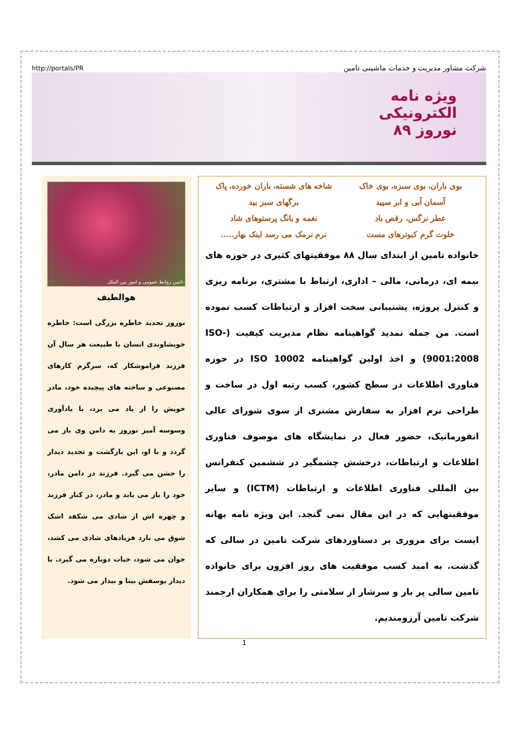http://portals/PR شرکت مشاور مدیریت و خدمات ماشینی تامین
ویژه نامه
الکترونیکی
نوروز ۸۹
بوی باران، بوی سبزه، بوی خاک شاخه های شسته، باران خورده، پاک آسمان آبی و ابر سپید برگهای سبز بید عطر نرگس، رقص باد نغمه و بانگ پرستوهای شاد خلوت گرم کبوترهای مست نرم نرمک می رسد اینک بهار.....
خانواده تامین از ابتدای سال ۸۸ موفقیتهای کثیری در حوزه های بیمه ای، درمانی، مالی – اداری، ارتباط با مشتری، برنامه ریزی و کنترل پروژه، پشتیبانی سخت افزار و ارتباطات کسب نموده است. من جمله تمدید گواهینامه نظام مدیریت کیفیت (ISO-9001:2008) و اخذ اولین گواهینامه ISO 10002 در حوزه فناوری اطلاعات در سطح کشور، کسب رتبه اول در ساخت و طراحی نرم افزار به سفارش مشتری از سوی شورای عالی انفورماتیک، حضور فعال در نمایشگاه های موصوف فناوری اطلاعات و ارتباطات، درخشش چشمگیر در ششمین کنفرانس بین المللی فناوری اطلاعات و ارتباطات (ICTM) و سایر موفقیتهایی که در این مقال نمی گنجد. این ویژه نامه بهانه ایست برای مروری بر دستاوردهای شرکت تامین در سالی که گذشت. به امید کسب موفقیت های روز افزون برای خانواده تامین سالی پر بار و سرشار از سلامتی را برای همکاران ارجمند شرکت تامین آرزومندیم.
تامین روابط عمومی و امور بین الملل
هوالطیف
نوروز تجدید خاطره بزرگی است: خاطره خویشاوندی انسان با طبیعت هر سال آن فرزند فراموشکار که، سرگرم کارهای مصنوعی و ساخته های پیچیده خود، مادر خویش را از یاد می برد، با یادآوری وسوسه آمیز نوروز به دامن وی باز می گردد و با او، این بازگشت و تجدید دیدار را جشن می گیرد. فرزند در دامن مادر، خود را باز می یابد و مادر، در کنار فرزند و چهره اش از شادی می شکفد اشک شوق می بارد فریادهای شادی می کشد، جوان می شود، حیات دوباره می گیرد. با دیدار یوسفش بینا و بیدار می شود.
1